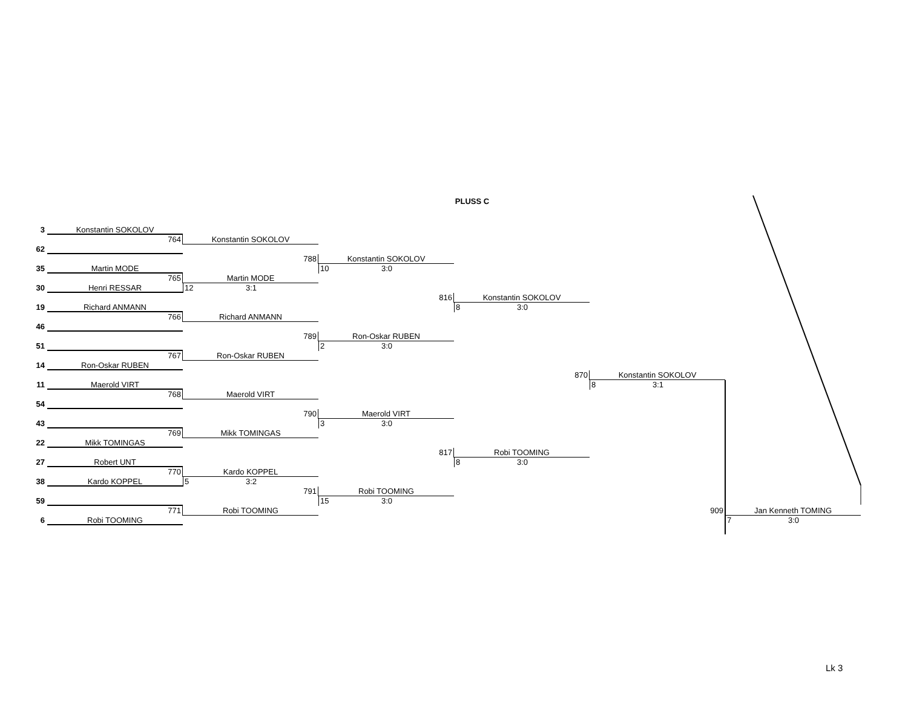PLUSS C
3
Konstantin SOKOLOV
764
Konstantin SOKOLOV
62
788
Konstantin SOKOLOV
35
Martin MODE
10 3:0
765
Martin MODE
30
Henri RESSAR
12 3:1
816
Konstantin SOKOLOV
19
Richard ANMANN
8 3:0
766
Richard ANMANN
46
789
Ron-Oskar RUBEN
51
2 3:0
767
Ron-Oskar RUBEN
14
Ron-Oskar RUBEN
870
Konstantin SOKOLOV
11
Maerold VIRT
8 3:1
768
Maerold VIRT
54
790
Maerold VIRT
43
3 3:0
769
Mikk TOMINGAS
22
Mikk TOMINGAS
817
Robi TOOMING
27
Robert UNT
8 3:0
770
Kardo KOPPEL
38
Kardo KOPPEL
5 3:2
791
Robi TOOMING
59
15 3:0
771
Robi TOOMING
909
Jan Kenneth TOMING
6
Robi TOOMING
7 3:0
Lk 3